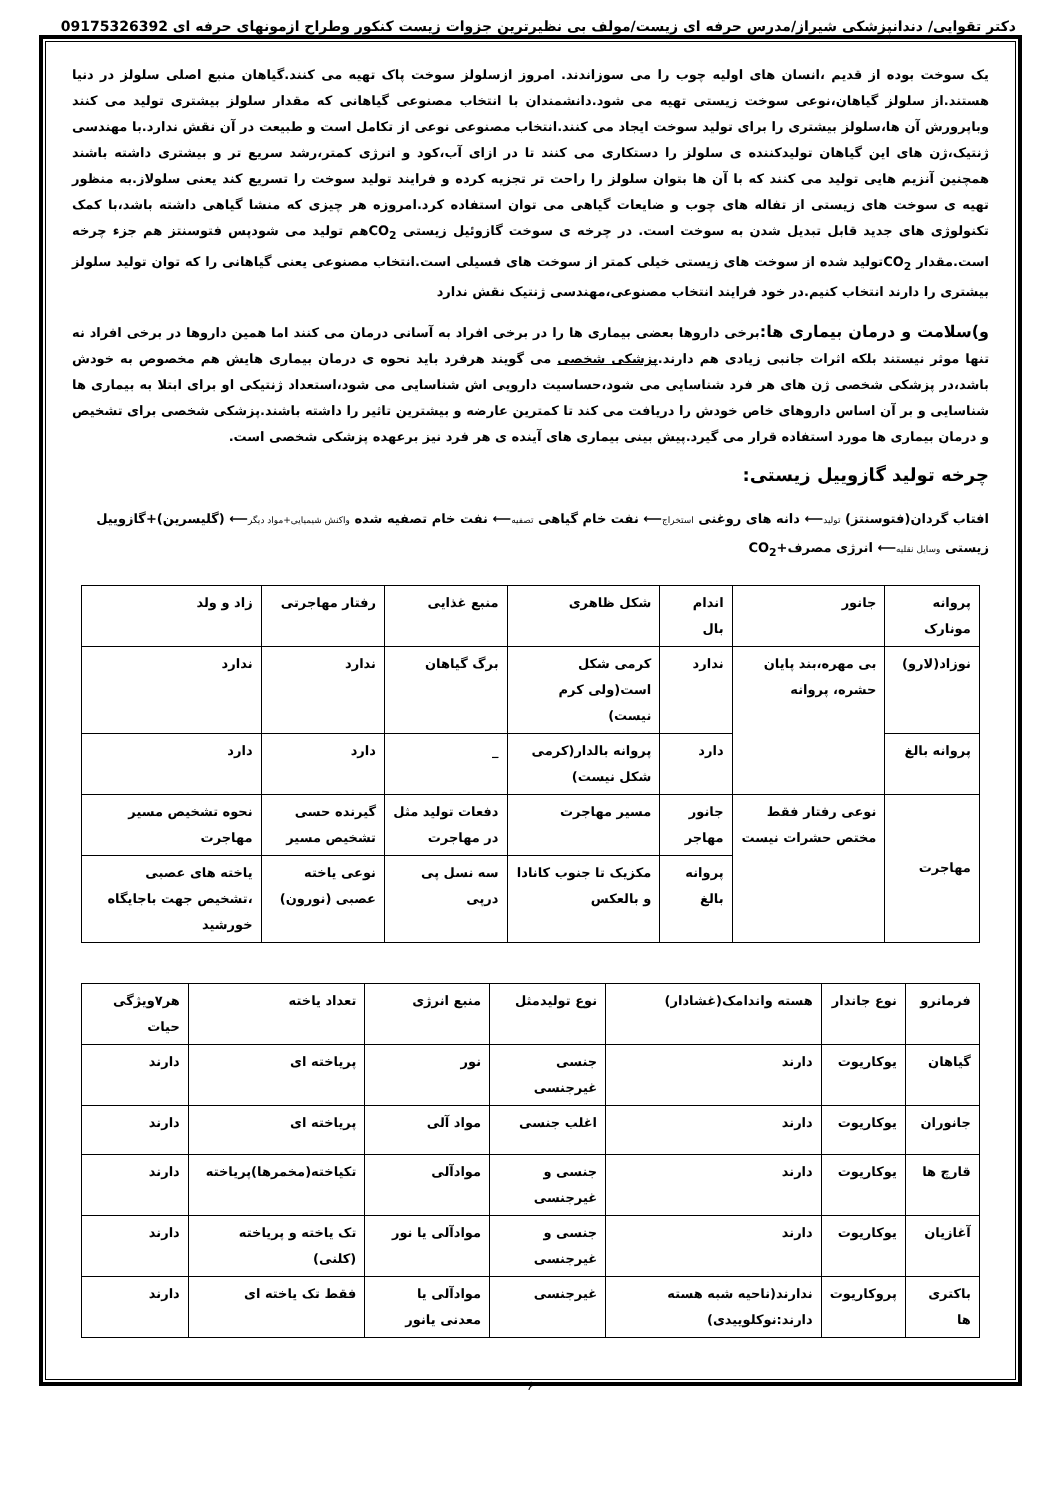دکتر تقوایی/ دندانپزشکی شیراز/مدرس حرفه ای زیست/مولف بی نظیرترین جزوات زیست کنکور وطراح ازمونهای حرفه ای 09175326392
یک سوخت بوده از قدیم ،انسان های اولیه چوب را می سوزاندند. امروز ازسلولز سوخت پاک تهیه می کنند.گیاهان منبع اصلی سلولز در دنیا هستند.از سلولز گیاهان،نوعی سوخت زیستی تهیه می شود.دانشمندان با انتخاب مصنوعی گیاهانی که مقدار سلولز بیشتری تولید می کنند وباپرورش آن ها،سلولز بیشتری را برای تولید سوخت ایجاد می کنند.انتخاب مصنوعی نوعی از تکامل است و طبیعت در آن نقش ندارد.با مهندسی ژنتیک،ژن های این گیاهان تولیدکننده ی سلولز را دستکاری می کنند تا در ازای آب،کود و انرژی کمتر،رشد سریع تر و بیشتری داشته باشند همچنین آنزیم هایی تولید می کنند که با آن ها بتوان سلولز را راحت تر تجزیه کرده و فرایند تولید سوخت را تسریع کند یعنی سلولاز.به منظور تهیه ی سوخت های زیستی از تفاله های چوب و ضایعات گیاهی می توان استفاده کرد.امروزه هر چیزی که منشا گیاهی داشته باشد،با کمک تکنولوژی های جدید قابل تبدیل شدن به سوخت است. در چرخه ی سوخت گازوئیل زیستی CO<sub>2</sub>هم تولید می شودپس فتوسنتز هم جزء چرخه است.مقدار CO<sub>2</sub>تولید شده از سوخت های زیستی خیلی کمتر از سوخت های فسیلی است.انتخاب مصنوعی یعنی گیاهانی را که توان تولید سلولز بیشتری را دارند انتخاب کنیم.در خود فرایند انتخاب مصنوعی،مهندسی ژنتیک نقش ندارد
و)سلامت و درمان بیماری ها: برخی داروها بعضی بیماری ها را در برخی افراد به آسانی درمان می کنند اما همین داروها در برخی افراد نه تنها موثر نیستند بلکه اثرات جانبی زیادی هم دارند.پزشکی شخصی می گویند هرفرد باید نحوه ی درمان بیماری هایش هم مخصوص به خودش باشد،در پزشکی شخصی ژن های هر فرد شناسایی می شود،حساسیت دارویی اش شناسایی می شود،استعداد ژنتیکی او برای ابتلا به بیماری ها شناسایی و بر آن اساس داروهای خاص خودش را دریافت می کند تا کمترین عارضه و بیشترین تاثیر را داشته باشند.پزشکی شخصی برای تشخیص و درمان بیماری ها مورد استفاده قرار می گیرد.پیش بینی بیماری های آینده ی هر فرد نیز برعهده پزشکی شخصی است.
چرخه تولید گازوییل زیستی:
افتاب گردان(فتوسنتز) تولید⟵ دانه های روغنی استخراج⟵ نفت خام گیاهی تصفیه⟵ نفت خام تصفیه شده واکنش شیمیایی+مواد دیگر⟵ (گلیسرین)+گازوییل
زیستی وسایل نقلیه⟵ انرژی مصرف+CO<sub>2</sub>
| پروانه مونارک | جانور | اندام بال | شکل ظاهری | منبع غذایی | رفتار مهاجرتی | زاد و ولد |
| نوزاد(لارو) | بی مهره،بند پایان حشره، پروانه | ندارد | کرمی شکل است(ولی کرم نیست) | برگ گیاهان | ندارد | ندارد |
| پروانه بالغ | | دارد | پروانه بالدار(کرمی شکل نیست) | _ | دارد | دارد |
| مهاجرت | نوعی رفتار فقط مختص حشرات نیست | جانور مهاجر | مسیر مهاجرت | دفعات تولید مثل در مهاجرت | گیرنده حسی تشخیص مسیر | نحوه تشخیص مسیر مهاجرت |
| | | پروانه بالغ | مکزیک تا جنوب کانادا و بالعکس | سه نسل پی درپی | نوعی یاخته عصبی (نورون) | یاخته های عصبی ،تشخیص جهت باجایگاه خورشید |
| فرمانرو | نوع جاندار | هسته واندامک(غشادار) | نوع تولیدمثل | منبع انرژی | تعداد یاخته | هر۷ویژگی حیات |
| گیاهان | یوکاریوت | دارند | جنسی غیرجنسی | نور | پریاخته ای | دارند |
| جانوران | یوکاریوت | دارند | اغلب جنسی | مواد آلی | پریاخته ای | دارند |
| قارچ ها | یوکاریوت | دارند | جنسی و غیرجنسی | موادآلی | تکیاخته(مخمرها)پریاخته | دارند |
| آغازیان | یوکاریوت | دارند | جنسی و غیرجنسی | موادآلی یا نور | تک یاخته و پریاخته (کلنی) | دارند |
| باکتری ها | پروکاریوت | ندارند(ناحیه شبه هسته دارند:نوکلوییدی) | غیرجنسی | موادآلی یا معدنی یانور | فقط تک یاخته ای | دارند |
۶